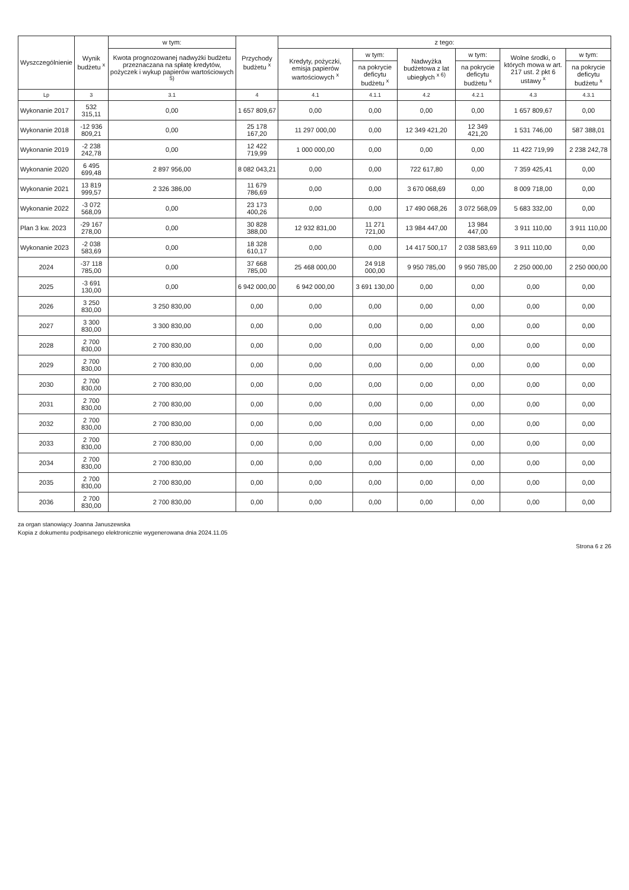| Wyszczególnienie | Wynik budżetu <sup>x</sup> | w tym: | Przychody budżetu <sup>x</sup> | z tego: | | | | | |
| --- | --- | --- | --- | --- | --- | --- | --- | --- | --- |
| | | Kwota prognozowanej nadwyżki budżetu przeznaczana na spłatę kredytów, pożyczek i wykup papierów wartościowych <sup>5)</sup> | | Kredyty, pożyczki, emisja papierów wartościowych <sup>x</sup> | w tym: | Nadwyżka budżetowa z lat ubiegłych <sup>x 6)</sup> | w tym: | Wolne środki, o których mowa w art. 217 ust. 2 pkt 6 ustawy <sup>x</sup> | w tym: |
| | | | | | na pokrycie deficytu budżetu <sup>x</sup> | | na pokrycie deficytu budżetu <sup>x</sup> | | na pokrycie deficytu budżetu <sup>x</sup> |
| Lp | 3 | 3.1 | 4 | 4.1 | 4.1.1 | 4.2 | 4.2.1 | 4.3 | 4.3.1 |
| Wykonanie 2017 | 532 315,11 | 0,00 | 1 657 809,67 | 0,00 | 0,00 | 0,00 | 0,00 | 1 657 809,67 | 0,00 |
| Wykonanie 2018 | -12 936 809,21 | 0,00 | 25 178 167,20 | 11 297 000,00 | 0,00 | 12 349 421,20 | 12 349 421,20 | 1 531 746,00 | 587 388,01 |
| Wykonanie 2019 | -2 238 242,78 | 0,00 | 12 422 719,99 | 1 000 000,00 | 0,00 | 0,00 | 0,00 | 11 422 719,99 | 2 238 242,78 |
| Wykonanie 2020 | 6 495 699,48 | 2 897 956,00 | 8 082 043,21 | 0,00 | 0,00 | 722 617,80 | 0,00 | 7 359 425,41 | 0,00 |
| Wykonanie 2021 | 13 819 999,57 | 2 326 386,00 | 11 679 786,69 | 0,00 | 0,00 | 3 670 068,69 | 0,00 | 8 009 718,00 | 0,00 |
| Wykonanie 2022 | -3 072 568,09 | 0,00 | 23 173 400,26 | 0,00 | 0,00 | 17 490 068,26 | 3 072 568,09 | 5 683 332,00 | 0,00 |
| Plan 3 kw. 2023 | -29 167 278,00 | 0,00 | 30 828 388,00 | 12 932 831,00 | 11 271 721,00 | 13 984 447,00 | 13 984 447,00 | 3 911 110,00 | 3 911 110,00 |
| Wykonanie 2023 | -2 038 583,69 | 0,00 | 18 328 610,17 | 0,00 | 0,00 | 14 417 500,17 | 2 038 583,69 | 3 911 110,00 | 0,00 |
| 2024 | -37 118 785,00 | 0,00 | 37 668 785,00 | 25 468 000,00 | 24 918 000,00 | 9 950 785,00 | 9 950 785,00 | 2 250 000,00 | 2 250 000,00 |
| 2025 | -3 691 130,00 | 0,00 | 6 942 000,00 | 6 942 000,00 | 3 691 130,00 | 0,00 | 0,00 | 0,00 | 0,00 |
| 2026 | 3 250 830,00 | 3 250 830,00 | 0,00 | 0,00 | 0,00 | 0,00 | 0,00 | 0,00 | 0,00 |
| 2027 | 3 300 830,00 | 3 300 830,00 | 0,00 | 0,00 | 0,00 | 0,00 | 0,00 | 0,00 | 0,00 |
| 2028 | 2 700 830,00 | 2 700 830,00 | 0,00 | 0,00 | 0,00 | 0,00 | 0,00 | 0,00 | 0,00 |
| 2029 | 2 700 830,00 | 2 700 830,00 | 0,00 | 0,00 | 0,00 | 0,00 | 0,00 | 0,00 | 0,00 |
| 2030 | 2 700 830,00 | 2 700 830,00 | 0,00 | 0,00 | 0,00 | 0,00 | 0,00 | 0,00 | 0,00 |
| 2031 | 2 700 830,00 | 2 700 830,00 | 0,00 | 0,00 | 0,00 | 0,00 | 0,00 | 0,00 | 0,00 |
| 2032 | 2 700 830,00 | 2 700 830,00 | 0,00 | 0,00 | 0,00 | 0,00 | 0,00 | 0,00 | 0,00 |
| 2033 | 2 700 830,00 | 2 700 830,00 | 0,00 | 0,00 | 0,00 | 0,00 | 0,00 | 0,00 | 0,00 |
| 2034 | 2 700 830,00 | 2 700 830,00 | 0,00 | 0,00 | 0,00 | 0,00 | 0,00 | 0,00 | 0,00 |
| 2035 | 2 700 830,00 | 2 700 830,00 | 0,00 | 0,00 | 0,00 | 0,00 | 0,00 | 0,00 | 0,00 |
| 2036 | 2 700 830,00 | 2 700 830,00 | 0,00 | 0,00 | 0,00 | 0,00 | 0,00 | 0,00 | 0,00 |
za organ stanowiący Joanna Januszewska
Kopia z dokumentu podpisanego elektronicznie wygenerowana dnia 2024.11.05
Strona 6 z 26